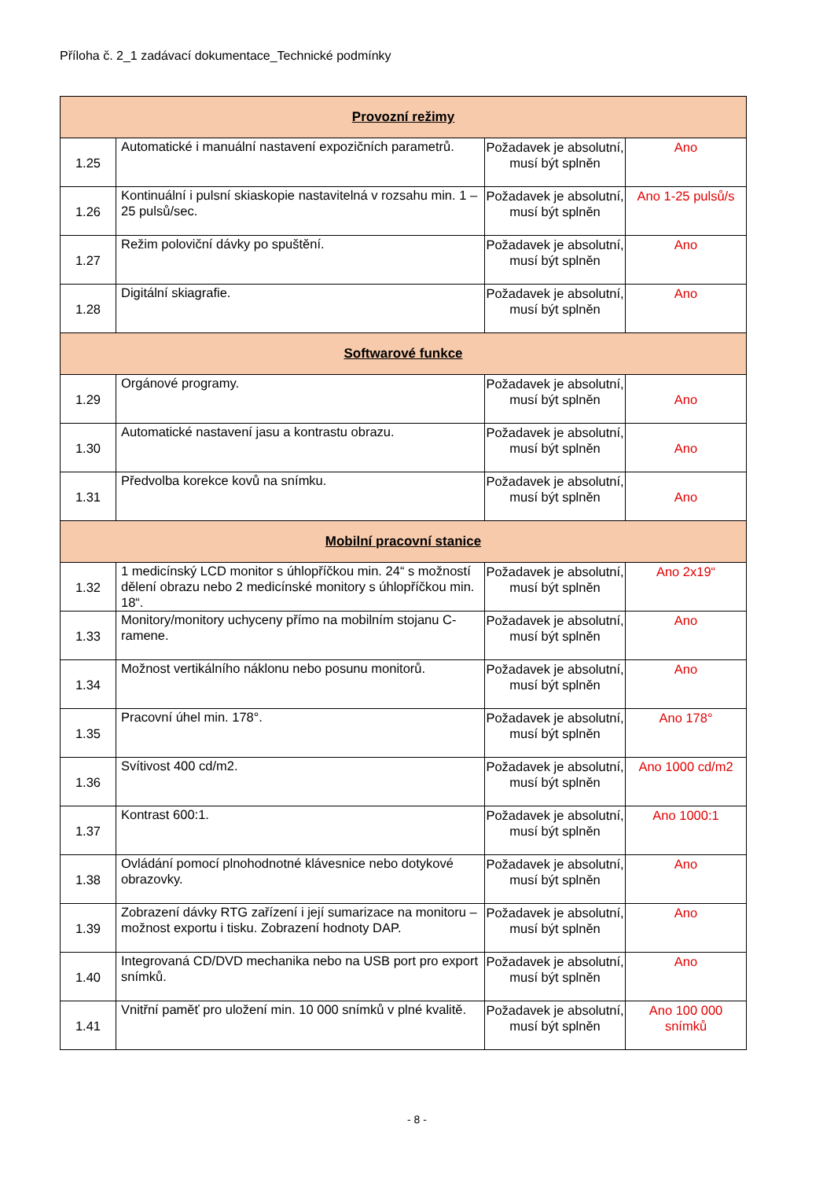Příloha č. 2_1 zadávací dokumentace_Technické podmínky
| Provozní režimy | | | |
| --- | --- | --- | --- |
| 1.25 | Automatické i manuální nastavení expozičních parametrů. | Požadavek je absolutní, musí být splněn | Ano |
| 1.26 | Kontinuální i pulsní skiaskopie nastavitelná v rozsahu min. 1 – 25 pulsů/sec. | Požadavek je absolutní, musí být splněn | Ano 1-25 pulsů/s |
| 1.27 | Režim poloviční dávky po spuštění. | Požadavek je absolutní, musí být splněn | Ano |
| 1.28 | Digitální skiagrafie. | Požadavek je absolutní, musí být splněn | Ano |
| Softwarové funkce | | | |
| 1.29 | Orgánové programy. | Požadavek je absolutní, musí být splněn | Ano |
| 1.30 | Automatické nastavení jasu a kontrastu obrazu. | Požadavek je absolutní, musí být splněn | Ano |
| 1.31 | Předvolba korekce kovů na snímku. | Požadavek je absolutní, musí být splněn | Ano |
| Mobilní pracovní stanice | | | |
| 1.32 | 1 medicínský LCD monitor s úhlopříčkou min. 24“ s možností dělení obrazu nebo 2 medicínské monitory s úhlopříčkou min. 18“. | Požadavek je absolutní, musí být splněn | Ano 2x19“ |
| 1.33 | Monitory/monitory uchyceny přímo na mobilním stojanu C-ramene. | Požadavek je absolutní, musí být splněn | Ano |
| 1.34 | Možnost vertikálního náklonu nebo posunu monitorů. | Požadavek je absolutní, musí být splněn | Ano |
| 1.35 | Pracovní úhel min. 178°. | Požadavek je absolutní, musí být splněn | Ano 178° |
| 1.36 | Svítivost 400 cd/m2. | Požadavek je absolutní, musí být splněn | Ano 1000 cd/m2 |
| 1.37 | Kontrast 600:1. | Požadavek je absolutní, musí být splněn | Ano 1000:1 |
| 1.38 | Ovládání pomocí plnohodnotné klávesnice nebo dotykové obrazovky. | Požadavek je absolutní, musí být splněn | Ano |
| 1.39 | Zobrazení dávky RTG zařízení i její sumarizace na monitoru – možnost exportu i tisku. Zobrazení hodnoty DAP. | Požadavek je absolutní, musí být splněn | Ano |
| 1.40 | Integrovaná CD/DVD mechanika nebo na USB port pro export snímků. | Požadavek je absolutní, musí být splněn | Ano |
| 1.41 | Vnitřní paměť pro uložení min. 10 000 snímků v plné kvalitě. | Požadavek je absolutní, musí být splněn | Ano 100 000 snímků |
- 8 -